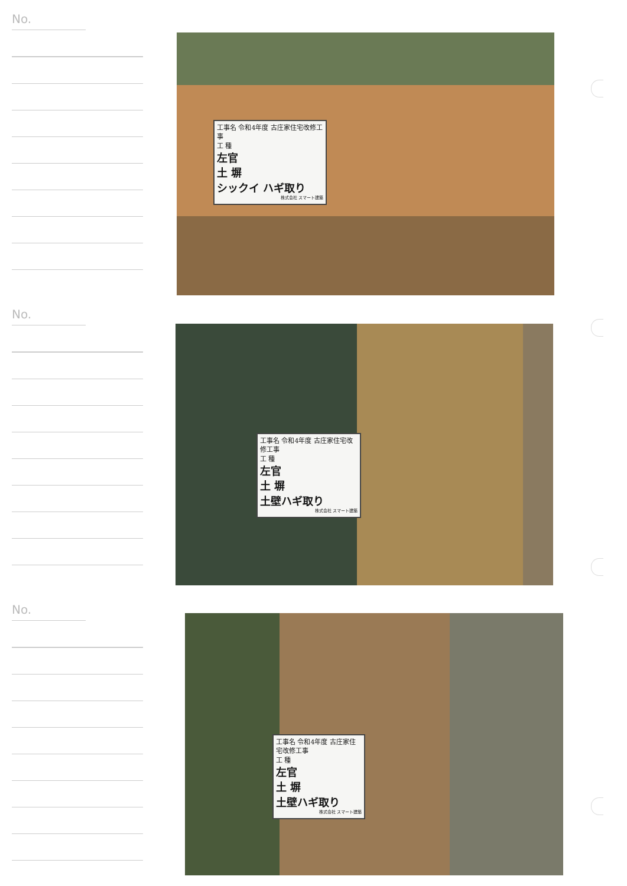No.
工事名 令和4年度 古庄家住宅改修工事
工 種
左官
土 塀
シックイ ハギ取り
株式会社 スマート建築
No.
工事名 令和4年度 古庄家住宅改修工事
工 種
左官
土 塀
土壁ハギ取り
株式会社 スマート建築
No.
工事名 令和4年度 古庄家住宅改修工事
工 種
左官
土 塀
土壁ハギ取り
株式会社 スマート建築